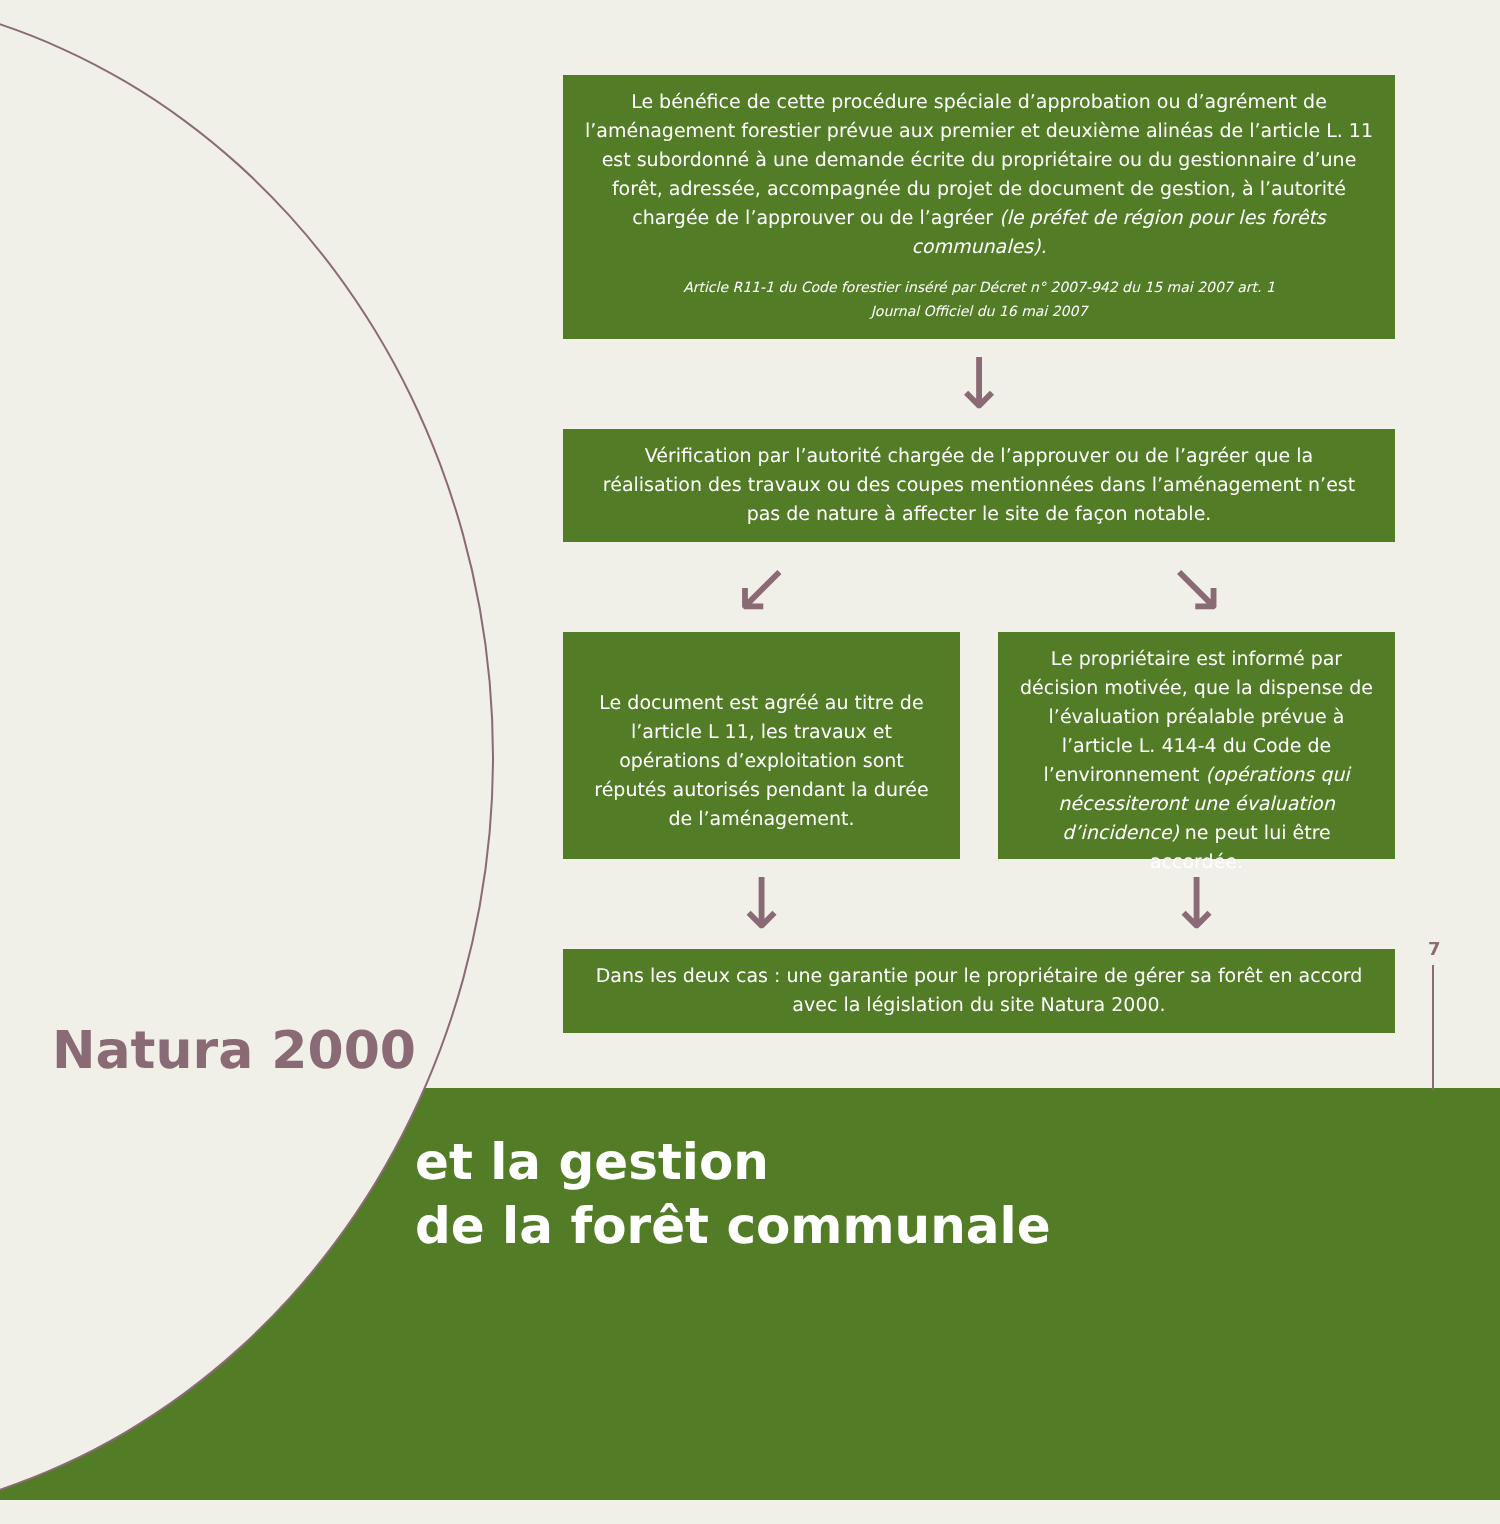Le bénéfice de cette procédure spéciale d’approbation ou d’agrément de l’aménagement forestier prévue aux premier et deuxième alinéas de l’article L. 11 est subordonné à une demande écrite du propriétaire ou du gestionnaire d’une forêt, adressée, accompagnée du projet de document de gestion, à l’autorité chargée de l’approuver ou de l’agréer (le préfet de région pour les forêts communales).
Article R11-1 du Code forestier inséré par Décret n° 2007-942 du 15 mai 2007 art. 1
Journal Officiel du 16 mai 2007
↓
Vérification par l’autorité chargée de l’approuver ou de l’agréer que la réalisation des travaux ou des coupes mentionnées dans l’aménagement n’est pas de nature à affecter le site de façon notable.
↙ ↘
Le document est agréé au titre de l’article L 11, les travaux et opérations d’exploitation sont réputés autorisés pendant la durée de l’aménagement.
Le propriétaire est informé par décision motivée, que la dispense de l’évaluation préalable prévue à l’article L. 414-4 du Code de l’environnement (opérations qui nécessiteront une évaluation d’incidence) ne peut lui être accordée.
↓ ↓
Dans les deux cas : une garantie pour le propriétaire de gérer sa forêt en accord avec la législation du site Natura 2000.
7
Natura 2000
et la gestion
de la forêt communale